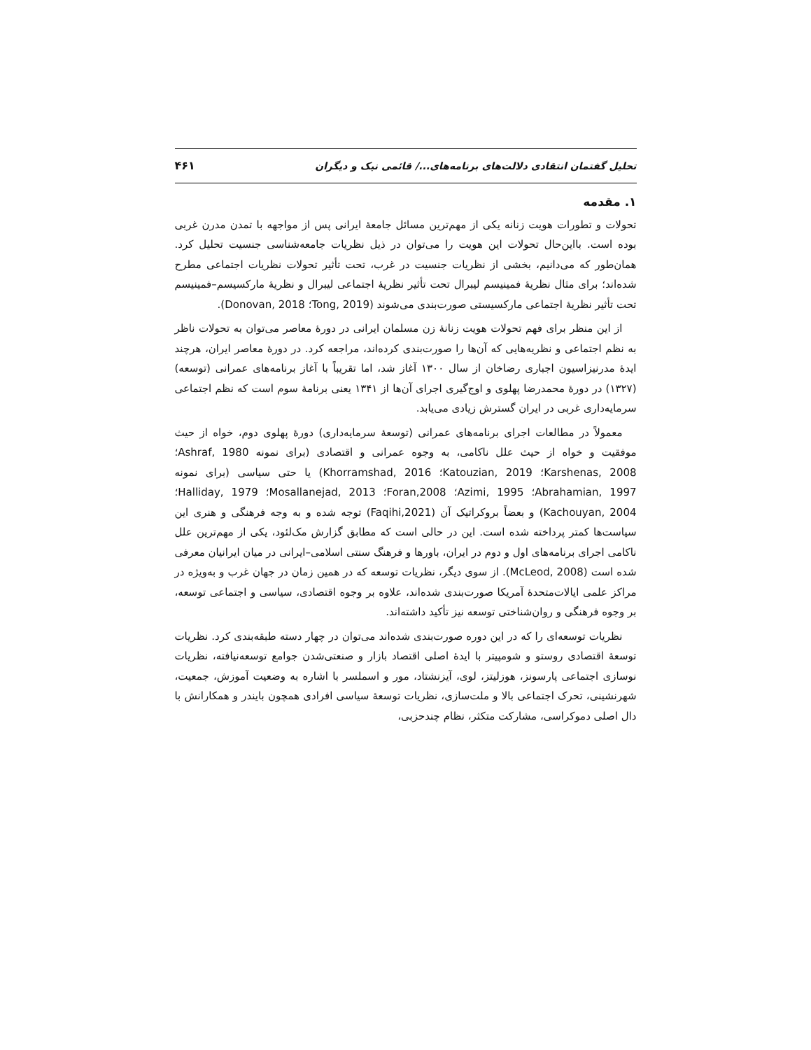تحلیل گفتمان انتقادی دلالت‌های برنامه‌های.../ قائمی نیک و دیگران ۴۶۱
۱. مقدمه
تحولات و تطورات هویت زنانه یکی از مهم‌ترین مسائل جامعهٔ ایرانی پس از مواجهه با تمدن مدرن غربی بوده است. بااین‌حال تحولات این هویت را می‌توان در ذیل نظریات جامعه‌شناسی جنسیت تحلیل کرد. همان‌طور که می‌دانیم، بخشی از نظریات جنسیت در غرب، تحت تأثیر تحولات نظریات اجتماعی مطرح شده‌اند؛ برای مثال نظریهٔ فمینیسم لیبرال تحت تأثیر نظریهٔ اجتماعی لیبرال و نظریهٔ مارکسیسم–فمینیسم تحت تأثیر نظریهٔ اجتماعی مارکسیستی صورت‌بندی می‌شوند (Tong, 2019؛ Donovan, 2018).
از این منظر برای فهم تحولات هویت زنانهٔ زن مسلمان ایرانی در دورهٔ معاصر می‌توان به تحولات ناظر به نظم اجتماعی و نظریه‌هایی که آن‌ها را صورت‌بندی کرده‌اند، مراجعه کرد. در دورهٔ معاصر ایران، هرچند ایدهٔ مدرنیزاسیون اجباری رضاخان از سال ۱۳۰۰ آغاز شد، اما تقریباً با آغاز برنامه‌های عمرانی (توسعه) (۱۳۲۷) در دورهٔ محمدرضا پهلوی و اوج‌گیری اجرای آن‌ها از ۱۳۴۱ یعنی برنامهٔ سوم است که نظم اجتماعی سرمایه‌داری غربی در ایران گسترش زیادی می‌یابد.
معمولاً در مطالعات اجرای برنامه‌های عمرانی (توسعهٔ سرمایه‌داری) دورهٔ پهلوی دوم، خواه از حیث موفقیت و خواه از حیث علل ناکامی، به وجوه عمرانی و اقتصادی (برای نمونه Ashraf, 1980؛ Karshenas, 2008؛ Katouzian, 2019؛ Khorramshad, 2016) یا حتی سیاسی (برای نمونه Abrahamian, 1997؛ Azimi, 1995؛ Foran,2008؛ Mosallanejad, 2013؛ Halliday, 1979؛ Kachouyan, 2004) و بعضاً بروکراتیک آن (Faqihi,2021) توجه شده و به وجه فرهنگی و هنری این سیاست‌ها کمتر پرداخته شده است. این در حالی است که مطابق گزارش مک‌لئود، یکی از مهم‌ترین علل ناکامی اجرای برنامه‌های اول و دوم در ایران، باورها و فرهنگ سنتی اسلامی–ایرانی در میان ایرانیان معرفی شده است (McLeod, 2008). از سوی دیگر، نظریات توسعه که در همین زمان در جهان غرب و به‌ویژه در مراکز علمی ایالات‌متحدهٔ آمریکا صورت‌بندی شده‌اند، علاوه بر وجوه اقتصادی، سیاسی و اجتماعی توسعه، بر وجوه فرهنگی و روان‌شناختی توسعه نیز تأکید داشته‌اند.
نظریات توسعه‌ای را که در این دوره صورت‌بندی شده‌اند می‌توان در چهار دسته طبقه‌بندی کرد. نظریات توسعهٔ اقتصادی روستو و شومپیتر با ایدهٔ اصلی اقتصاد بازار و صنعتی‌شدن جوامع توسعه‌نیافته، نظریات نوسازی اجتماعی پارسونز، هوزلیتز، لوی، آیزنشتاد، مور و اسملسر با اشاره به وضعیت آموزش، جمعیت، شهرنشینی، تحرک اجتماعی بالا و ملت‌سازی، نظریات توسعهٔ سیاسی افرادی همچون بایندر و همکارانش با دال اصلی دموکراسی، مشارکت متکثر، نظام چندحزبی،